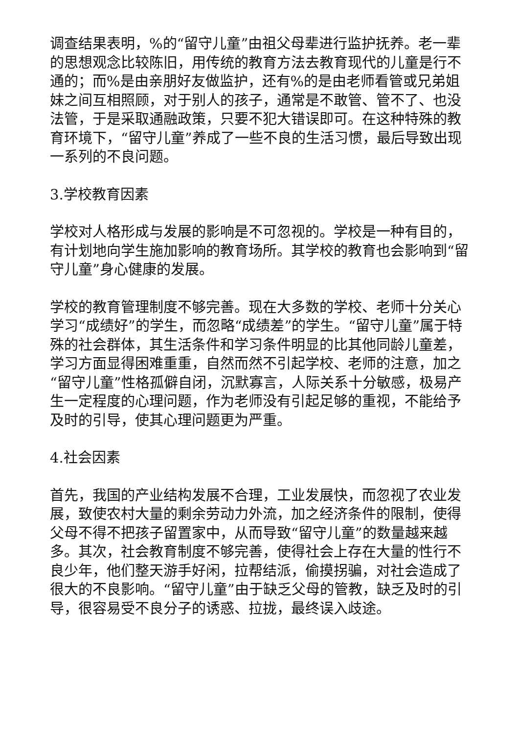调查结果表明，%的“留守儿童”由祖父母辈进行监护抚养。老一辈的思想观念比较陈旧，用传统的教育方法去教育现代的儿童是行不通的；而%是由亲朋好友做监护，还有%的是由老师看管或兄弟姐妹之间互相照顾，对于别人的孩子，通常是不敢管、管不了、也没法管，于是采取通融政策，只要不犯大错误即可。在这种特殊的教育环境下，“留守儿童”养成了一些不良的生活习惯，最后导致出现一系列的不良问题。
3.学校教育因素
学校对人格形成与发展的影响是不可忽视的。学校是一种有目的，有计划地向学生施加影响的教育场所。其学校的教育也会影响到“留守儿童”身心健康的发展。
学校的教育管理制度不够完善。现在大多数的学校、老师十分关心学习“成绩好”的学生，而忽略“成绩差”的学生。“留守儿童”属于特殊的社会群体，其生活条件和学习条件明显的比其他同龄儿童差，学习方面显得困难重重，自然而然不引起学校、老师的注意，加之“留守儿童”性格孤僻自闭，沉默寡言，人际关系十分敏感，极易产生一定程度的心理问题，作为老师没有引起足够的重视，不能给予及时的引导，使其心理问题更为严重。
4.社会因素
首先，我国的产业结构发展不合理，工业发展快，而忽视了农业发展，致使农村大量的剩余劳动力外流，加之经济条件的限制，使得父母不得不把孩子留置家中，从而导致“留守儿童”的数量越来越多。其次，社会教育制度不够完善，使得社会上存在大量的性行不良少年，他们整天游手好闲，拉帮结派，偷摸拐骗，对社会造成了很大的不良影响。“留守儿童”由于缺乏父母的管教，缺乏及时的引导，很容易受不良分子的诱惑、拉拢，最终误入歧途。